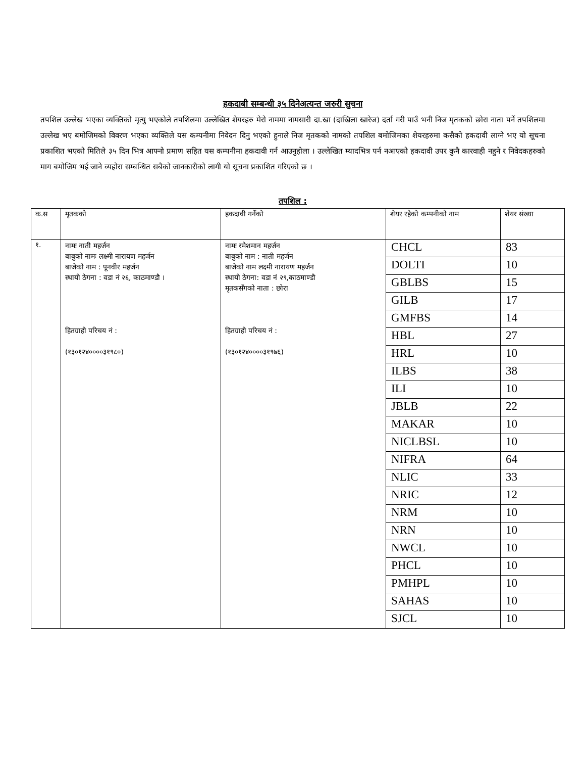हकदाबी सम्बन्धी ३५ दिनेअत्यन्त जरुरी सुचना
तपशिल उल्लेख भएका व्यक्तिको मृत्यु भएकोले तपशिलमा उल्लेखित शेयरहरु मेरो नाममा नामसारी दा.खा (दाखिला खारेज) दर्ता गरी पाउँ भनी निज मृतकको छोरा नाता पर्ने तपशिलमा उल्लेख भए बमोजिमको विवरण भएका व्यक्तिले यस कम्पनीमा निवेदन दिनु भएको हुनाले निज मृतकको नामको तपशिल बमोजिमका शेयरहरुमा कसैको हकदावी लाग्ने भए यो सूचना प्रकाशित भएको मितिले ३५ दिन भित्र आफ्नो प्रमाण सहित यस कम्पनीमा हकदावी गर्न आउनुहोला । उल्लेखित म्यादभित्र पर्न नआएको हकदावी उपर कुनै कारवाही नहुने र निवेदकहरुको माग बमोजिम भई जाने व्यहोरा सम्बन्धित सबैको जानकारीको लागी यो सूचना प्रकाशित गरिएको छ ।
तपशिल :
| क.स | मृतकको | हकदावी गर्नेको | शेयर रहेको कम्पनीको नाम | शेयर संख्या |
| --- | --- | --- | --- | --- |
| १. | नामः नाती महर्जन बाबुको नामः लक्ष्मी नारायण महर्जन बाजेको नाम : पूनवीर महर्जन स्थायी ठेगना : वडा नं २६, काठमाण्डौ । हितग्राही परिचय नं : (१३०१२४००००३१९८०) | नामः रमेशमान महर्जन बाबुको नाम : नाती महर्जन बाजेको नाम लक्ष्मी नारायण महर्जन स्थायी ठेगना: वडा नं २९,काठमाण्डौ मृतकसँगको नाता : छोरा हितग्राही परिचय नं : (१३०१२४००००३१९७६) | CHCL | 83 |
| | | | DOLTI | 10 |
| | | | GBLBS | 15 |
| | | | GILB | 17 |
| | | | GMFBS | 14 |
| | | | HBL | 27 |
| | | | HRL | 10 |
| | | | ILBS | 38 |
| | | | ILI | 10 |
| | | | JBLB | 22 |
| | | | MAKAR | 10 |
| | | | NICLBSL | 10 |
| | | | NIFRA | 64 |
| | | | NLIC | 33 |
| | | | NRIC | 12 |
| | | | NRM | 10 |
| | | | NRN | 10 |
| | | | NWCL | 10 |
| | | | PHCL | 10 |
| | | | PMHPL | 10 |
| | | | SAHAS | 10 |
| | | | SJCL | 10 |